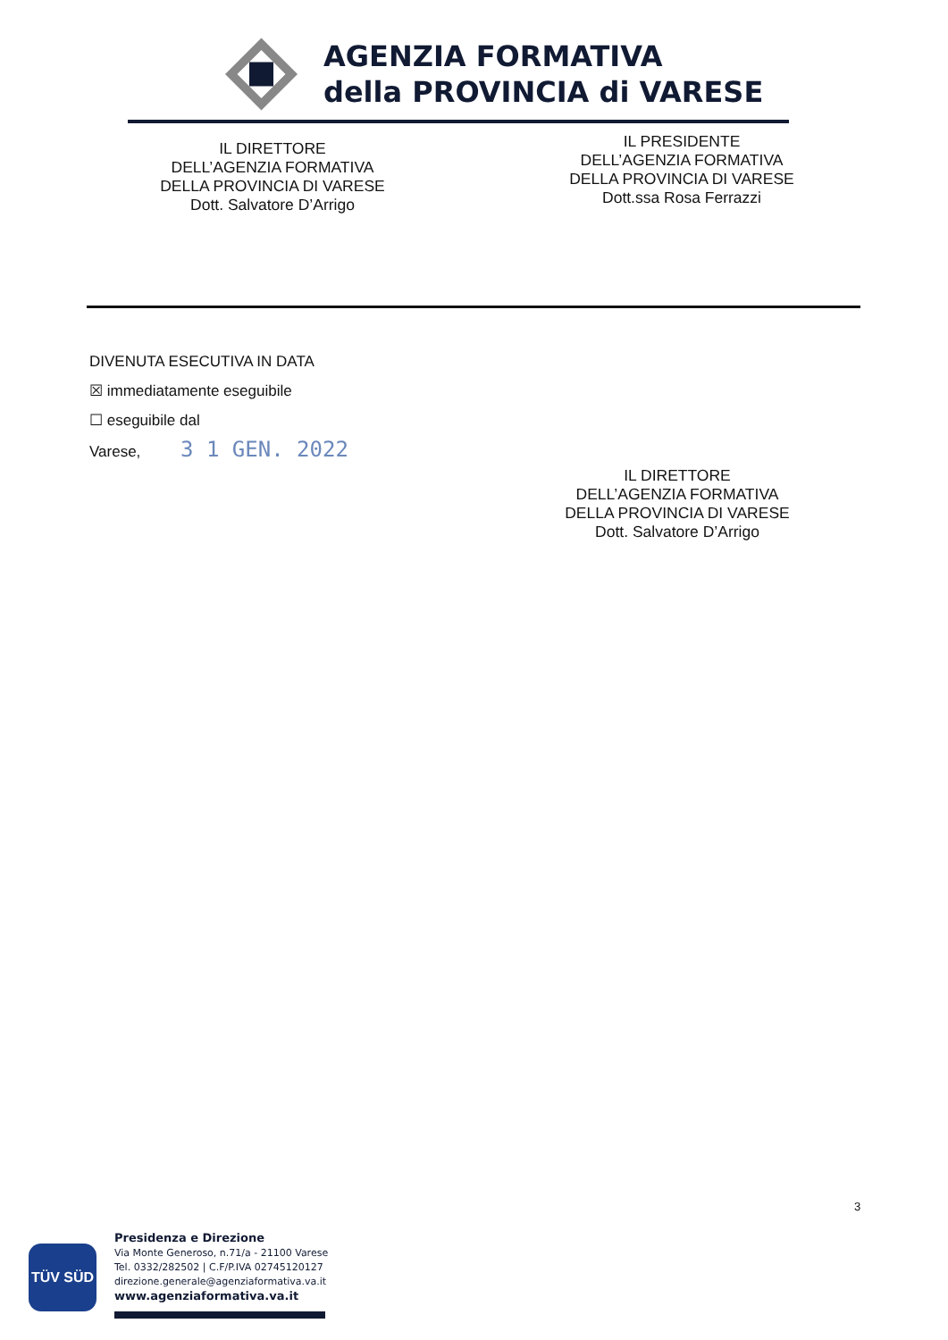AGENZIA FORMATIVA
della PROVINCIA di VARESE
IL DIRETTORE
DELL’AGENZIA FORMATIVA
DELLA PROVINCIA DI VARESE
Dott. Salvatore D’Arrigo
IL PRESIDENTE
DELL’AGENZIA FORMATIVA
DELLA PROVINCIA DI VARESE
Dott.ssa Rosa Ferrazzi
DIVENUTA ESECUTIVA IN DATA
☒ immediatamente eseguibile
☐ eseguibile dal
Varese, 3 1 GEN. 2022
IL DIRETTORE
DELL’AGENZIA FORMATIVA
DELLA PROVINCIA DI VARESE
Dott. Salvatore D’Arrigo
3
TÜV SÜD
Presidenza e Direzione
Via Monte Generoso, n.71/a - 21100 Varese
Tel. 0332/282502 | C.F/P.IVA 02745120127
direzione.generale@agenziaformativa.va.it
www.agenziaformativa.va.it